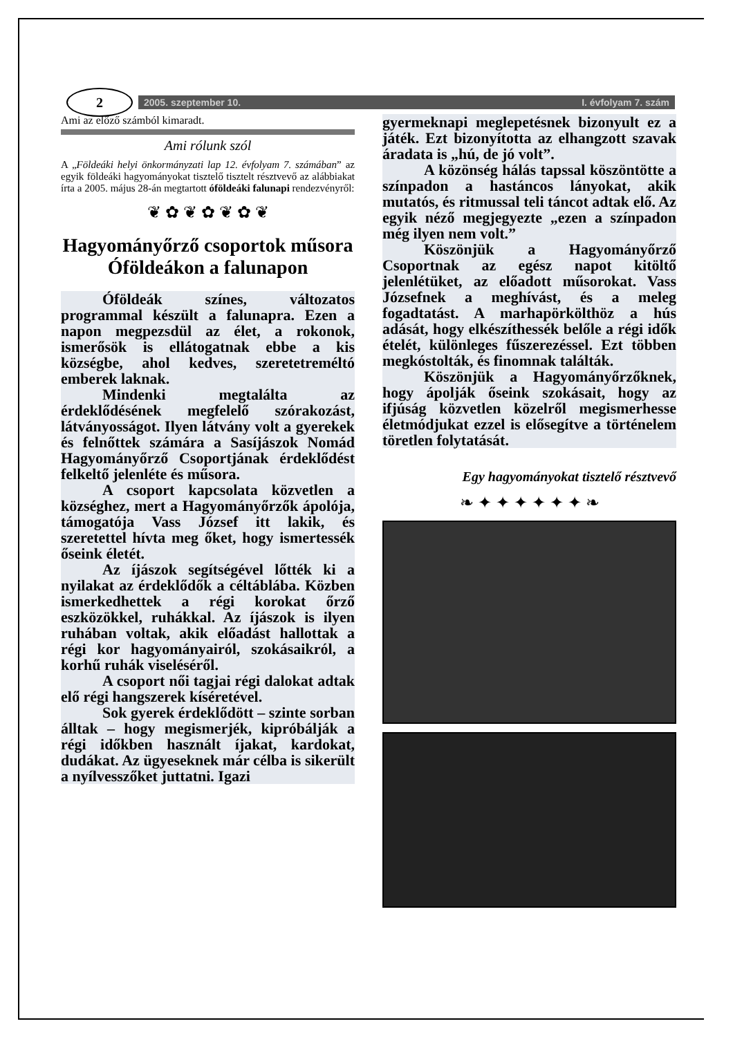2
2005. szeptember 10. I. évfolyam 7. szám
Ami az előző számból kimaradt.
Ami rólunk szól
A „Földeáki helyi önkormányzati lap 12. évfolyam 7. számában” az egyik földeáki hagyományokat tisztelő tisztelt résztvevő az alábbiakat írta a 2005. május 28-án megtartott óföldeáki falunapi rendezvényről:
❦ ✿ ❦ ✿ ❦ ✿ ❦
Hagyományőrző csoportok műsora Óföldeákon a falunapon
Óföldeák színes, változatos programmal készült a falunapra. Ezen a napon megpezsdül az élet, a rokonok, ismerősök is ellátogatnak ebbe a kis községbe, ahol kedves, szeretetreméltó emberek laknak.
Mindenki megtalálta az érdeklődésének megfelelő szórakozást, látványosságot. Ilyen látvány volt a gyerekek és felnőttek számára a Sasíjászok Nomád Hagyományőrző Csoportjának érdeklődést felkeltő jelenléte és műsora.
A csoport kapcsolata közvetlen a községhez, mert a Hagyományőrzők ápolója, támogatója Vass József itt lakik, és szeretettel hívta meg őket, hogy ismertessék őseink életét.
Az íjászok segítségével lőtték ki a nyilakat az érdeklődők a céltáblába. Közben ismerkedhettek a régi korokat őrző eszközökkel, ruhákkal. Az íjászok is ilyen ruhában voltak, akik előadást hallottak a régi kor hagyományairól, szokásaikról, a korhű ruhák viseléséről.
A csoport női tagjai régi dalokat adtak elő régi hangszerek kíséretével.
Sok gyerek érdeklődött – szinte sorban álltak – hogy megismerjék, kipróbálják a régi időkben használt íjakat, kardokat, dudákat. Az ügyeseknek már célba is sikerült a nyílvesszőket juttatni. Igazi
gyermeknapi meglepetésnek bizonyult ez a játék. Ezt bizonyította az elhangzott szavak áradata is „hú, de jó volt”.
A közönség hálás tapssal köszöntötte a színpadon a hastáncos lányokat, akik mutatós, és ritmussal teli táncot adtak elő. Az egyik néző megjegyezte „ezen a színpadon még ilyen nem volt.”
Köszönjük a Hagyományőrző Csoportnak az egész napot kitöltő jelenlétüket, az előadott műsorokat. Vass Józsefnek a meghívást, és a meleg fogadtatást. A marhapörkölthöz a hús adását, hogy elkészíthessék belőle a régi idők ételét, különleges fűszerezéssel. Ezt többen megkóstolták, és finomnak találták.
Köszönjük a Hagyományőrzőknek, hogy ápolják őseink szokásait, hogy az ifjúság közvetlen közelről megismerhesse életmódjukat ezzel is elősegítve a történelem töretlen folytatását.
Egy hagyományokat tisztelő résztvevő
❧ ✦ ✦ ✦ ✦ ✦ ✦ ❧